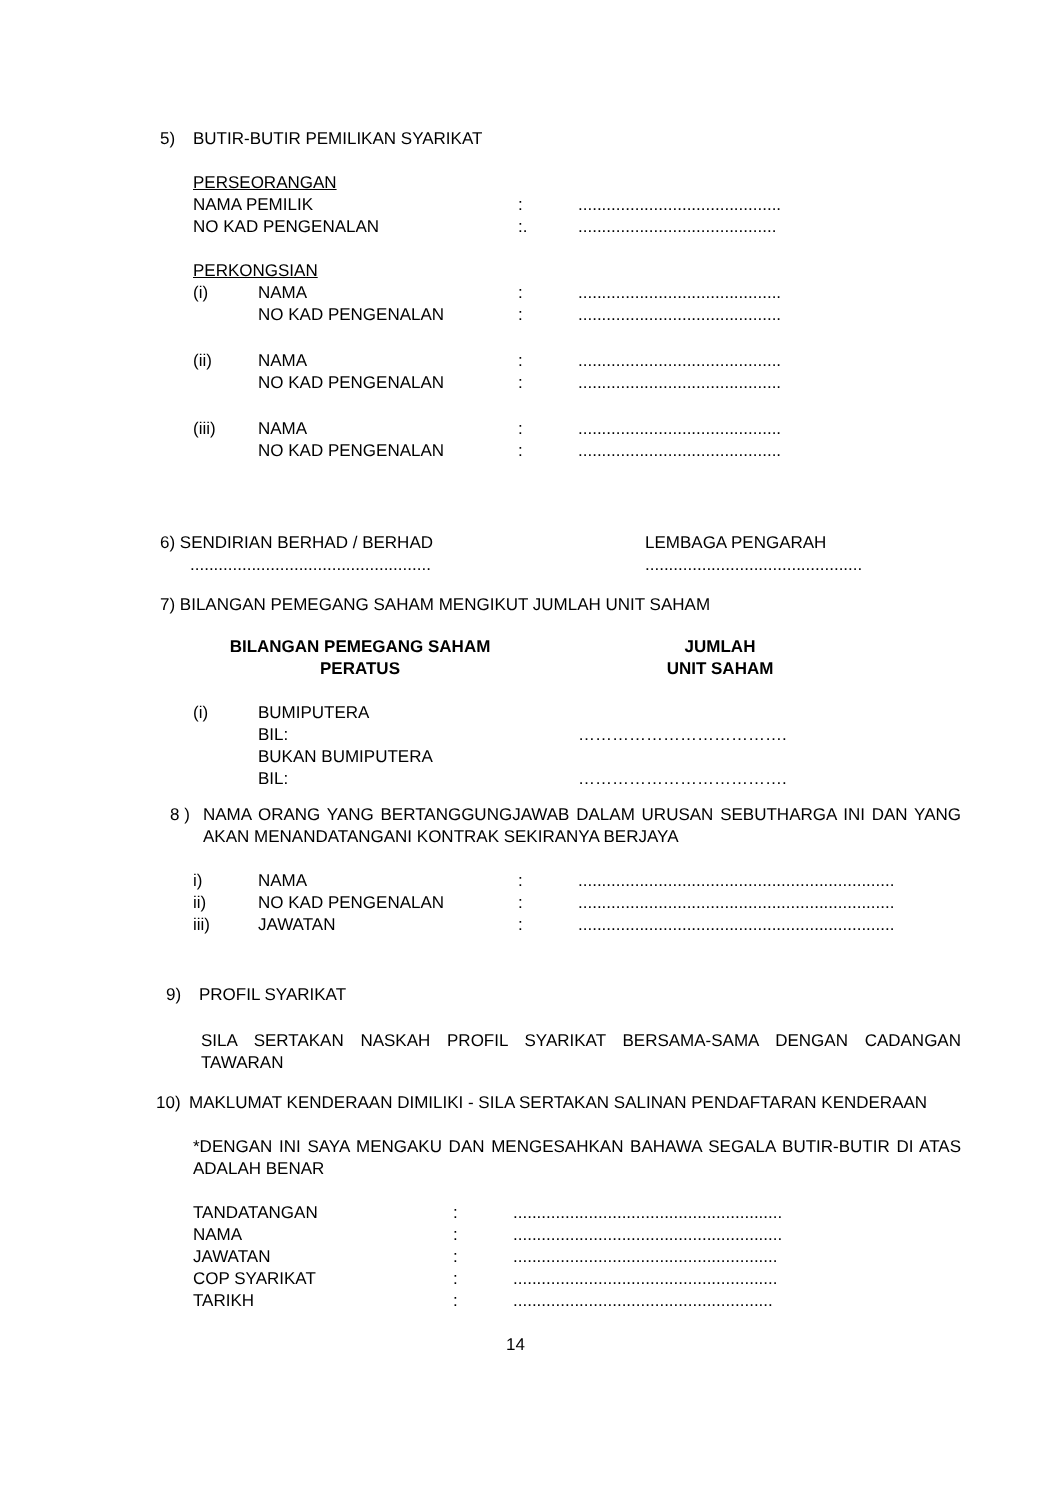5) BUTIR-BUTIR PEMILIKAN SYARIKAT
PERSEORANGAN
NAMA PEMILIK:...........................................
NO KAD PENGENALAN:...........................................
PERKONGSIAN
(i) NAMA:...........................................
NO KAD PENGENALAN:...........................................
(ii) NAMA:...........................................
NO KAD PENGENALAN:...........................................
(iii) NAMA:...........................................
NO KAD PENGENALAN:...........................................
6) SENDIRIAN BERHAD / BERHAD LEMBAGA PENGARAH
.................................................................................................
7) BILANGAN PEMEGANG SAHAM MENGIKUT JUMLAH UNIT SAHAM
BILANGAN PEMEGANG SAHAM
PERATUS JUMLAH
UNIT SAHAM
(i) BUMIPUTERA
BIL: ……………………………….
BUKAN BUMIPUTERA
BIL: ……………………………….
8 ) NAMA ORANG YANG BERTANGGUNGJAWAB DALAM URUSAN SEBUTHARGA INI DAN YANG AKAN MENANDATANGANI KONTRAK SEKIRANYA BERJAYA
i) NAMA:...................................................................
ii) NO KAD PENGENALAN:...................................................................
iii) JAWATAN:...................................................................
9) PROFIL SYARIKAT
SILA SERTAKAN NASKAH PROFIL SYARIKAT BERSAMA-SAMA DENGAN CADANGAN TAWARAN
10) MAKLUMAT KENDERAAN DIMILIKI - SILA SERTAKAN SALINAN PENDAFTARAN KENDERAAN
*DENGAN INI SAYA MENGAKU DAN MENGESAHKAN BAHAWA SEGALA BUTIR-BUTIR DI ATAS ADALAH BENAR
TANDATANGAN:.........................................................
NAMA:.........................................................
JAWATAN:........................................................
COP SYARIKAT:........................................................
TARIKH:.......................................................
14